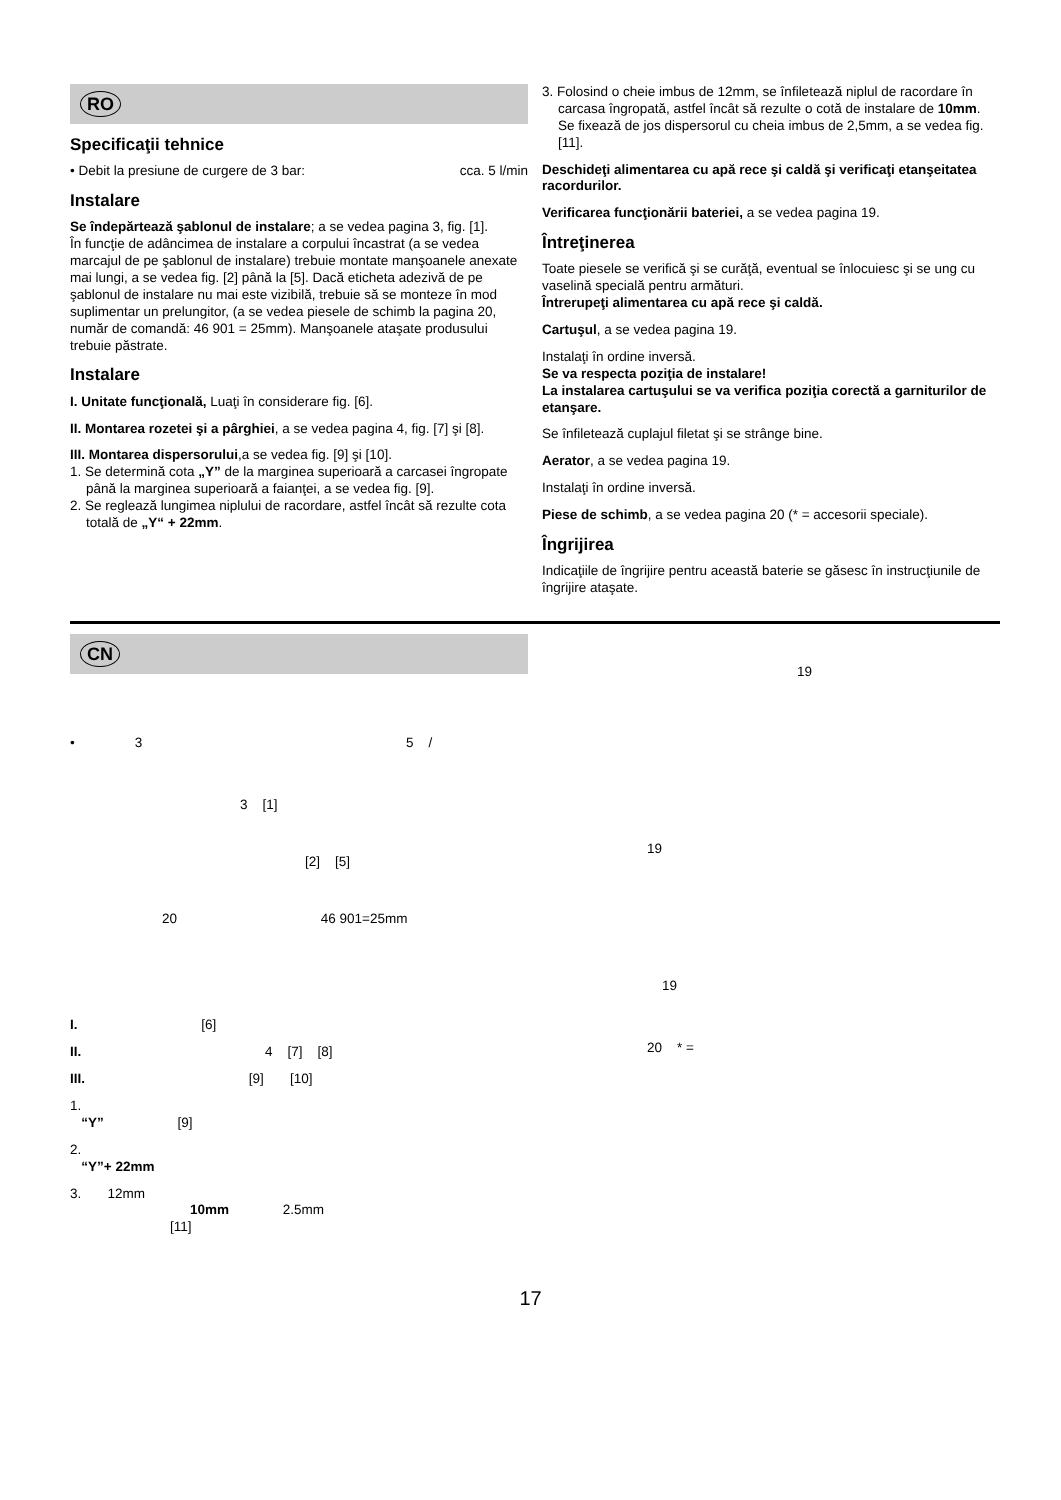RO
Specificaţii tehnice
• Debit la presiune de curgere de 3 bar: cca. 5 l/min
Instalare
Se îndepărtează şablonul de instalare; a se vedea pagina 3, fig. [1].
În funcţie de adâncimea de instalare a corpului încastrat (a se vedea marcajul de pe şablonul de instalare) trebuie montate manşoanele anexate mai lungi, a se vedea fig. [2] până la [5]. Dacă eticheta adezivă de pe şablonul de instalare nu mai este vizibilă, trebuie să se monteze în mod suplimentar un prelungitor, (a se vedea piesele de schimb la pagina 20, număr de comandă: 46 901 = 25mm). Manşoanele ataşate produsului trebuie păstrate.
Instalare
I. Unitate funcţională, Luaţi în considerare fig. [6].
II. Montarea rozetei şi a pârghiei, a se vedea pagina 4, fig. [7] şi [8].
III. Montarea dispersorului,a se vedea fig. [9] şi [10].
1. Se determină cota „Y” de la marginea superioară a carcasei îngropate până la marginea superioară a faianţei, a se vedea fig. [9].
2. Se reglează lungimea niplului de racordare, astfel încât să rezulte cota totală de „Y“ + 22mm.
3. Folosind o cheie imbus de 12mm, se înfiletează niplul de racordare în carcasa îngropată, astfel încât să rezulte o cotă de instalare de 10mm. Se fixează de jos dispersorul cu cheia imbus de 2,5mm, a se vedea fig. [11].
Deschideţi alimentarea cu apă rece şi caldă şi verificaţi etanşeitatea racordurilor.
Verificarea funcţionării bateriei, a se vedea pagina 19.
Întreţinerea
Toate piesele se verifică şi se curăţă, eventual se înlocuiesc şi se ung cu vaselină specială pentru armături.
Întrerupeţi alimentarea cu apă rece şi caldă.
Cartuşul, a se vedea pagina 19.
Instalaţi în ordine inversă.
Se va respecta poziţia de instalare!
La instalarea cartuşului se va verifica poziţia corectă a garniturilor de etanşare.
Se înfiletează cuplajul filetat şi se strânge bine.
Aerator, a se vedea pagina 19.
Instalaţi în ordine inversă.
Piese de schimb, a se vedea pagina 20 (* = accesorii speciale).
Îngrijirea
Indicaţiile de îngrijire pentru această baterie se găsesc în instrucţiunile de îngrijire ataşate.
CN
• 3 5 /
3 [1]
[2] [5]
20 46 901=25mm
I. [6]
II. 4 [7] [8]
III. [9] [10]
1.
“Y” [9]
2.
“Y”+ 22mm
3. 12mm
10mm 2.5mm
[11]
19
19
19
20 * =
17